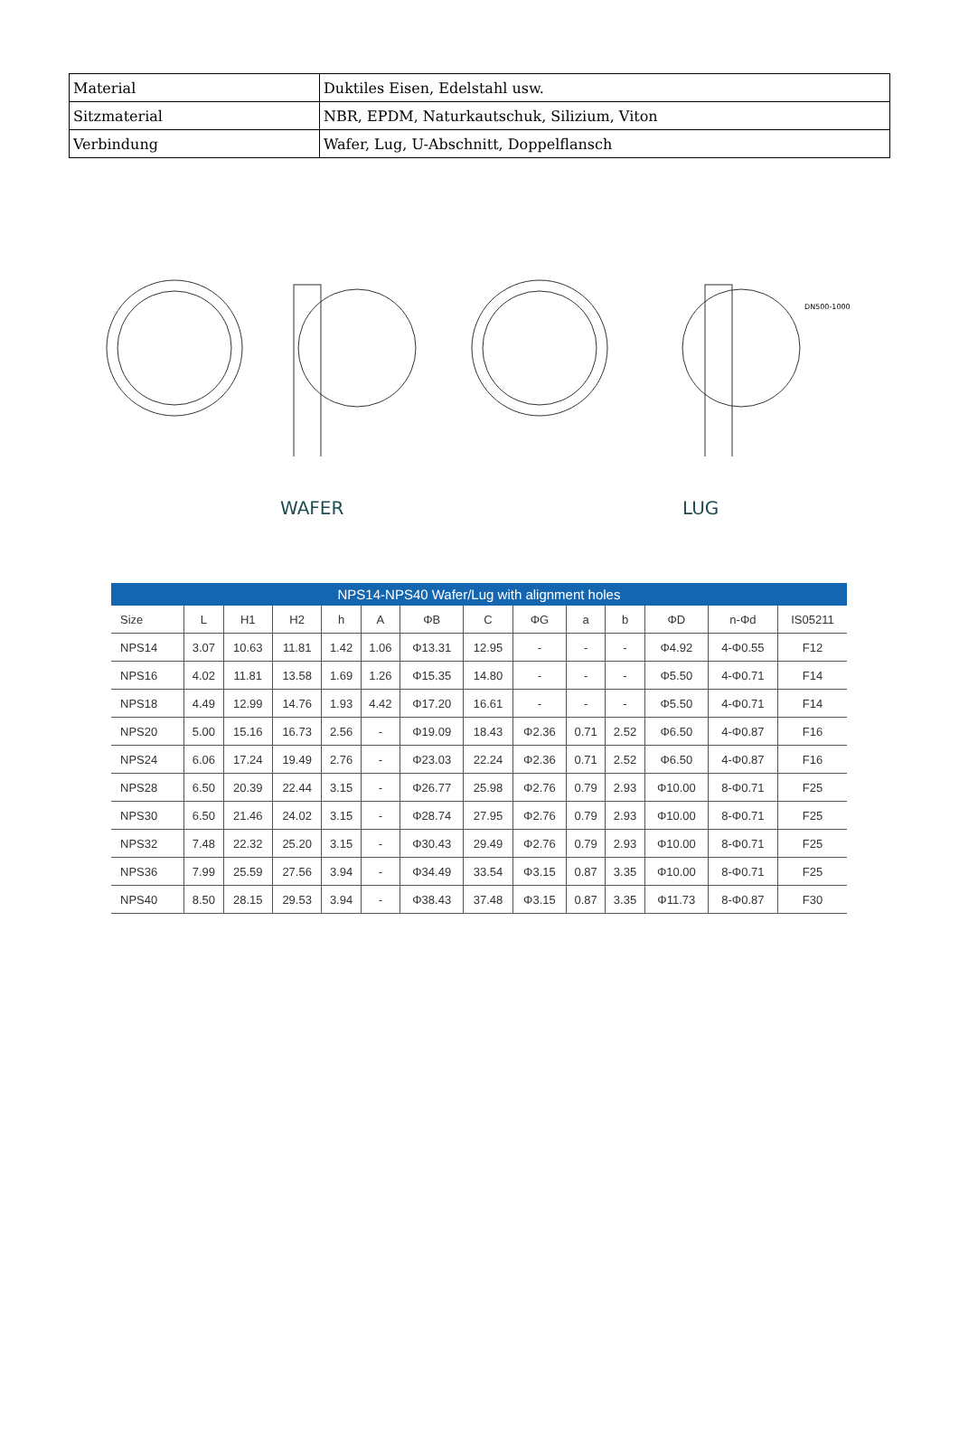| Material | Duktiles Eisen, Edelstahl usw. |
| Sitzmaterial | NBR, EPDM, Naturkautschuk, Silizium, Viton |
| Verbindung | Wafer, Lug, U-Abschnitt, Doppelflansch |
WAFER LUG
DN500-1000
| NPS14-NPS40 Wafer/Lug with alignment holes | | | | | | | | | | | | | |
| --- | --- | --- | --- | --- | --- | --- | --- | --- | --- | --- | --- | --- | --- |
| Size | L | H1 | H2 | h | A | ΦB | C | ΦG | a | b | ΦD | n-Φd | IS05211 |
| NPS14 | 3.07 | 10.63 | 11.81 | 1.42 | 1.06 | Φ13.31 | 12.95 | - | - | - | Φ4.92 | 4-Φ0.55 | F12 |
| NPS16 | 4.02 | 11.81 | 13.58 | 1.69 | 1.26 | Φ15.35 | 14.80 | - | - | - | Φ5.50 | 4-Φ0.71 | F14 |
| NPS18 | 4.49 | 12.99 | 14.76 | 1.93 | 4.42 | Φ17.20 | 16.61 | - | - | - | Φ5.50 | 4-Φ0.71 | F14 |
| NPS20 | 5.00 | 15.16 | 16.73 | 2.56 | - | Φ19.09 | 18.43 | Φ2.36 | 0.71 | 2.52 | Φ6.50 | 4-Φ0.87 | F16 |
| NPS24 | 6.06 | 17.24 | 19.49 | 2.76 | - | Φ23.03 | 22.24 | Φ2.36 | 0.71 | 2.52 | Φ6.50 | 4-Φ0.87 | F16 |
| NPS28 | 6.50 | 20.39 | 22.44 | 3.15 | - | Φ26.77 | 25.98 | Φ2.76 | 0.79 | 2.93 | Φ10.00 | 8-Φ0.71 | F25 |
| NPS30 | 6.50 | 21.46 | 24.02 | 3.15 | - | Φ28.74 | 27.95 | Φ2.76 | 0.79 | 2.93 | Φ10.00 | 8-Φ0.71 | F25 |
| NPS32 | 7.48 | 22.32 | 25.20 | 3.15 | - | Φ30.43 | 29.49 | Φ2.76 | 0.79 | 2.93 | Φ10.00 | 8-Φ0.71 | F25 |
| NPS36 | 7.99 | 25.59 | 27.56 | 3.94 | - | Φ34.49 | 33.54 | Φ3.15 | 0.87 | 3.35 | Φ10.00 | 8-Φ0.71 | F25 |
| NPS40 | 8.50 | 28.15 | 29.53 | 3.94 | - | Φ38.43 | 37.48 | Φ3.15 | 0.87 | 3.35 | Φ11.73 | 8-Φ0.87 | F30 |